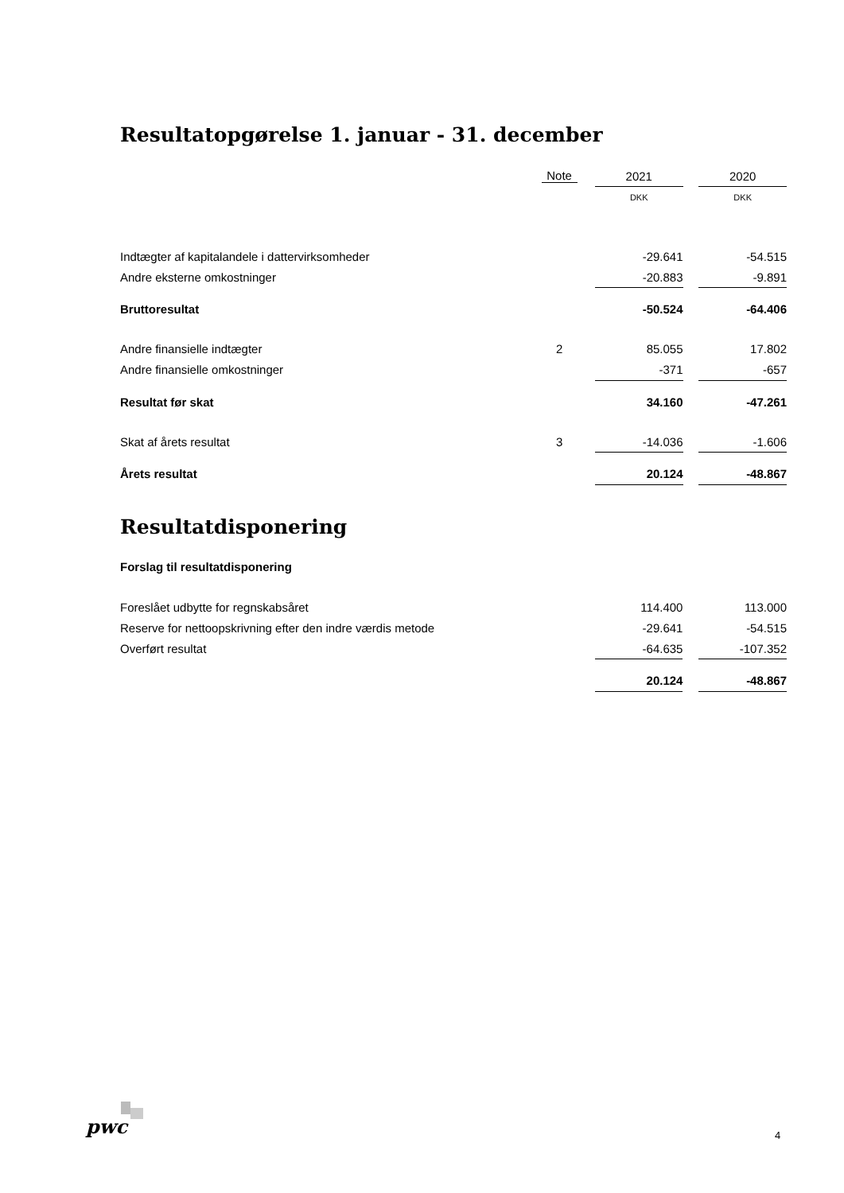Resultatopgørelse 1. januar - 31. december
| | Note | | 2021 | | 2020 |
| | | | DKK | | DKK |
| Indtægter af kapitalandele i dattervirksomheder | | | -29.641 | | -54.515 |
| Andre eksterne omkostninger | | | -20.883 | | -9.891 |
| Bruttoresultat | | | -50.524 | | -64.406 |
| Andre finansielle indtægter | 2 | | 85.055 | | 17.802 |
| Andre finansielle omkostninger | | | -371 | | -657 |
| Resultat før skat | | | 34.160 | | -47.261 |
| Skat af årets resultat | 3 | | -14.036 | | -1.606 |
| Årets resultat | | | 20.124 | | -48.867 |
Resultatdisponering
Forslag til resultatdisponering
| Foreslået udbytte for regnskabsåret | | | 114.400 | | 113.000 |
| Reserve for nettoopskrivning efter den indre værdis metode | | | -29.641 | | -54.515 |
| Overført resultat | | | -64.635 | | -107.352 |
| | | | 20.124 | | -48.867 |
pwc 4